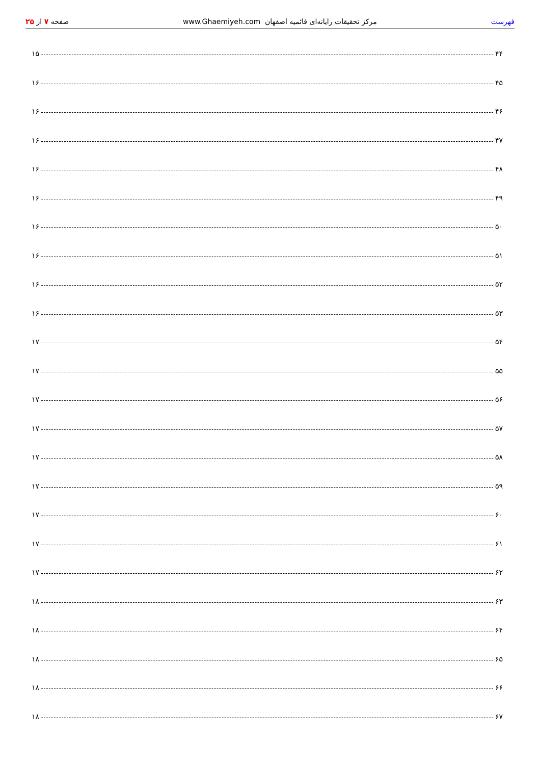فهرست مرکز تحقیقات رایانه‌ای قائمیه اصفهان www.Ghaemiyeh.com صفحه ۷ از ۲۵
۴۴
۱۵
۴۵
۱۶
۴۶
۱۶
۴۷
۱۶
۴۸
۱۶
۴۹
۱۶
۵۰
۱۶
۵۱
۱۶
۵۲
۱۶
۵۳
۱۶
۵۴
۱۷
۵۵
۱۷
۵۶
۱۷
۵۷
۱۷
۵۸
۱۷
۵۹
۱۷
۶۰
۱۷
۶۱
۱۷
۶۲
۱۷
۶۳
۱۸
۶۴
۱۸
۶۵
۱۸
۶۶
۱۸
۶۷
۱۸